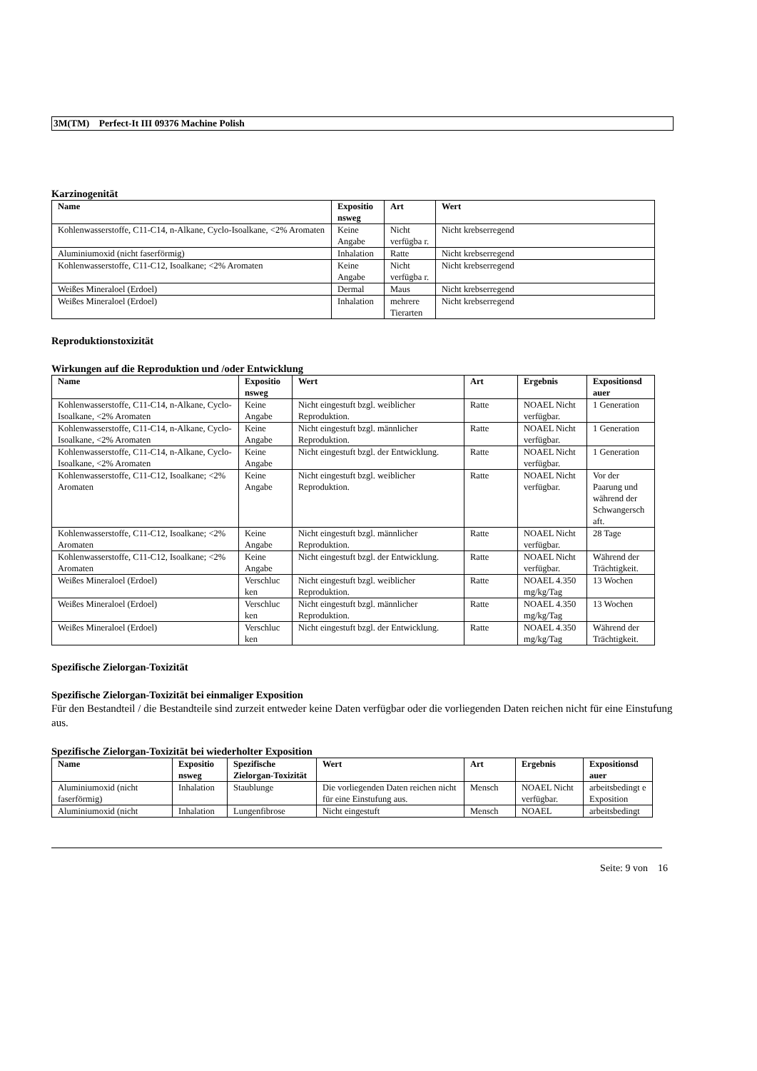3M(TM) Perfect-It III 09376 Machine Polish
Karzinogenität
| Name | Expositio nsweg | Art | Wert |
| --- | --- | --- | --- |
| Kohlenwasserstoffe, C11-C14, n-Alkane, Cyclo-Isoalkane, <2% Aromaten | Keine Angabe | Nicht verfügba r. | Nicht krebserregend |
| Aluminiumoxid (nicht faserförmig) | Inhalation | Ratte | Nicht krebserregend |
| Kohlenwasserstoffe, C11-C12, Isoalkane; <2% Aromaten | Keine Angabe | Nicht verfügba r. | Nicht krebserregend |
| Weißes Mineraloel (Erdoel) | Dermal | Maus | Nicht krebserregend |
| Weißes Mineraloel (Erdoel) | Inhalation | mehrere Tierarten | Nicht krebserregend |
Reproduktionstoxizität
Wirkungen auf die Reproduktion und /oder Entwicklung
| Name | Expositio nsweg | Wert | Art | Ergebnis | Expositionsd auer |
| --- | --- | --- | --- | --- | --- |
| Kohlenwasserstoffe, C11-C14, n-Alkane, Cyclo-Isoalkane, <2% Aromaten | Keine Angabe | Nicht eingestuft bzgl. weiblicher Reproduktion. | Ratte | NOAEL Nicht verfügbar. | 1 Generation |
| Kohlenwasserstoffe, C11-C14, n-Alkane, Cyclo-Isoalkane, <2% Aromaten | Keine Angabe | Nicht eingestuft bzgl. männlicher Reproduktion. | Ratte | NOAEL Nicht verfügbar. | 1 Generation |
| Kohlenwasserstoffe, C11-C14, n-Alkane, Cyclo-Isoalkane, <2% Aromaten | Keine Angabe | Nicht eingestuft bzgl. der Entwicklung. | Ratte | NOAEL Nicht verfügbar. | 1 Generation |
| Kohlenwasserstoffe, C11-C12, Isoalkane; <2% Aromaten | Keine Angabe | Nicht eingestuft bzgl. weiblicher Reproduktion. | Ratte | NOAEL Nicht verfügbar. | Vor der Paarung und während der Schwangersch aft. |
| Kohlenwasserstoffe, C11-C12, Isoalkane; <2% Aromaten | Keine Angabe | Nicht eingestuft bzgl. männlicher Reproduktion. | Ratte | NOAEL Nicht verfügbar. | 28 Tage |
| Kohlenwasserstoffe, C11-C12, Isoalkane; <2% Aromaten | Keine Angabe | Nicht eingestuft bzgl. der Entwicklung. | Ratte | NOAEL Nicht verfügbar. | Während der Trächtigkeit. |
| Weißes Mineraloel (Erdoel) | Verschluc ken | Nicht eingestuft bzgl. weiblicher Reproduktion. | Ratte | NOAEL 4.350 mg/kg/Tag | 13 Wochen |
| Weißes Mineraloel (Erdoel) | Verschluc ken | Nicht eingestuft bzgl. männlicher Reproduktion. | Ratte | NOAEL 4.350 mg/kg/Tag | 13 Wochen |
| Weißes Mineraloel (Erdoel) | Verschluc ken | Nicht eingestuft bzgl. der Entwicklung. | Ratte | NOAEL 4.350 mg/kg/Tag | Während der Trächtigkeit. |
Spezifische Zielorgan-Toxizität
Spezifische Zielorgan-Toxizität bei einmaliger Exposition
Für den Bestandteil / die Bestandteile sind zurzeit entweder keine Daten verfügbar oder die vorliegenden Daten reichen nicht für eine Einstufung aus.
Spezifische Zielorgan-Toxizität bei wiederholter Exposition
| Name | Expositio nsweg | Spezifische Zielorgan-Toxizität | Wert | Art | Ergebnis | Expositionsd auer |
| --- | --- | --- | --- | --- | --- | --- |
| Aluminiumoxid (nicht faserförmig) | Inhalation | Staublunge | Die vorliegenden Daten reichen nicht für eine Einstufung aus. | Mensch | NOAEL Nicht verfügbar. | arbeitsbedingt e Exposition |
| Aluminiumoxid (nicht | Inhalation | Lungenfibrose | Nicht eingestuft | Mensch | NOAEL | arbeitsbedingt |
Seite: 9 von 16